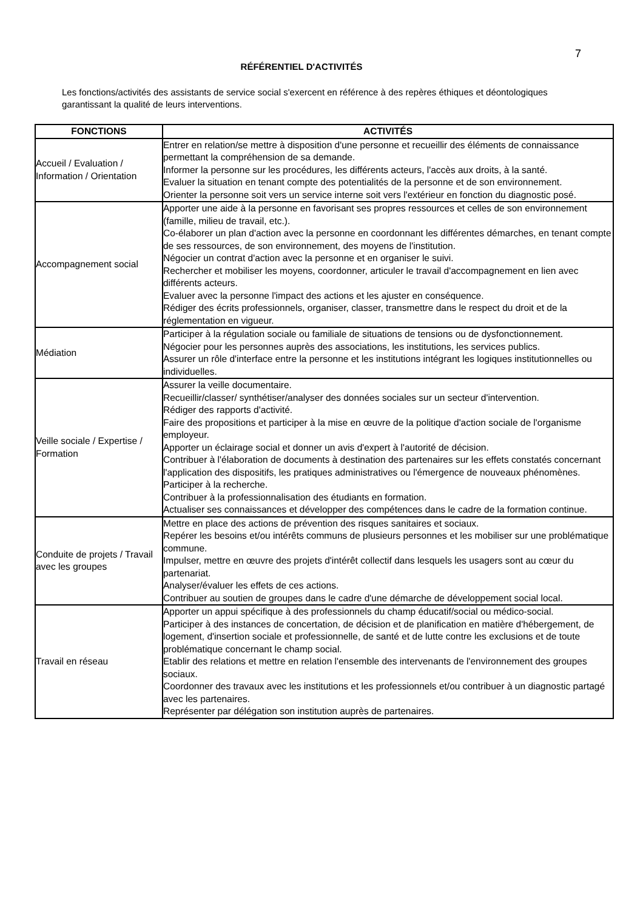7
RÉFÉRENTIEL D'ACTIVITÉS
Les fonctions/activités des assistants de service social s'exercent en référence à des repères éthiques et déontologiques garantissant la qualité de leurs interventions.
| FONCTIONS | ACTIVITÉS |
| --- | --- |
| Accueil / Evaluation / Information / Orientation | Entrer en relation/se mettre à disposition d'une personne et recueillir des éléments de connaissance permettant la compréhension de sa demande. Informer la personne sur les procédures, les différents acteurs, l'accès aux droits, à la santé. Evaluer la situation en tenant compte des potentialités de la personne et de son environnement. Orienter la personne soit vers un service interne soit vers l'extérieur en fonction du diagnostic posé. |
| Accompagnement social | Apporter une aide à la personne en favorisant ses propres ressources et celles de son environnement (famille, milieu de travail, etc.). Co-élaborer un plan d'action avec la personne en coordonnant les différentes démarches, en tenant compte de ses ressources, de son environnement, des moyens de l'institution. Négocier un contrat d'action avec la personne et en organiser le suivi. Rechercher et mobiliser les moyens, coordonner, articuler le travail d'accompagnement en lien avec différents acteurs. Evaluer avec la personne l'impact des actions et les ajuster en conséquence. Rédiger des écrits professionnels, organiser, classer, transmettre dans le respect du droit et de la réglementation en vigueur. |
| Médiation | Participer à la régulation sociale ou familiale de situations de tensions ou de dysfonctionnement. Négocier pour les personnes auprès des associations, les institutions, les services publics. Assurer un rôle d'interface entre la personne et les institutions intégrant les logiques institutionnelles ou individuelles. |
| Veille sociale / Expertise / Formation | Assurer la veille documentaire. Recueillir/classer/ synthétiser/analyser des données sociales sur un secteur d'intervention. Rédiger des rapports d'activité. Faire des propositions et participer à la mise en œuvre de la politique d'action sociale de l'organisme employeur. Apporter un éclairage social et donner un avis d'expert à l'autorité de décision. Contribuer à l'élaboration de documents à destination des partenaires sur les effets constatés concernant l'application des dispositifs, les pratiques administratives ou l'émergence de nouveaux phénomènes. Participer à la recherche. Contribuer à la professionnalisation des étudiants en formation. Actualiser ses connaissances et développer des compétences dans le cadre de la formation continue. |
| Conduite de projets / Travail avec les groupes | Mettre en place des actions de prévention des risques sanitaires et sociaux. Repérer les besoins et/ou intérêts communs de plusieurs personnes et les mobiliser sur une problématique commune. Impulser, mettre en œuvre des projets d'intérêt collectif dans lesquels les usagers sont au cœur du partenariat. Analyser/évaluer les effets de ces actions. Contribuer au soutien de groupes dans le cadre d'une démarche de développement social local. |
| Travail en réseau | Apporter un appui spécifique à des professionnels du champ éducatif/social ou médico-social. Participer à des instances de concertation, de décision et de planification en matière d'hébergement, de logement, d'insertion sociale et professionnelle, de santé et de lutte contre les exclusions et de toute problématique concernant le champ social. Etablir des relations et mettre en relation l'ensemble des intervenants de l'environnement des groupes sociaux. Coordonner des travaux avec les institutions et les professionnels et/ou contribuer à un diagnostic partagé avec les partenaires. Représenter par délégation son institution auprès de partenaires. |